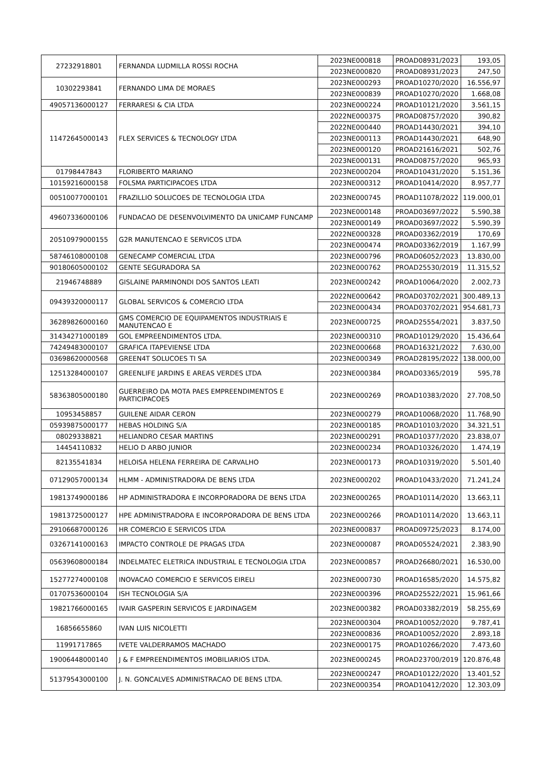| 27232918801 | FERNANDA LUDMILLA ROSSI ROCHA | 2023NE000818 | PROAD08931/2023 | 193,05 |
| | | 2023NE000820 | PROAD08931/2023 | 247,50 |
| 10302293841 | FERNANDO LIMA DE MORAES | 2023NE000293 | PROAD10270/2020 | 16.556,97 |
| | | 2023NE000839 | PROAD10270/2020 | 1.668,08 |
| 49057136000127 | FERRARESI & CIA LTDA | 2023NE000224 | PROAD10121/2020 | 3.561,15 |
| 11472645000143 | FLEX SERVICES & TECNOLOGY LTDA | 2022NE000375 | PROAD08757/2020 | 390,82 |
| | | 2022NE000440 | PROAD14430/2021 | 394,10 |
| | | 2023NE000113 | PROAD14430/2021 | 648,90 |
| | | 2023NE000120 | PROAD21616/2021 | 502,76 |
| | | 2023NE000131 | PROAD08757/2020 | 965,93 |
| 01798447843 | FLORIBERTO MARIANO | 2023NE000204 | PROAD10431/2020 | 5.151,36 |
| 10159216000158 | FOLSMA PARTICIPACOES LTDA | 2023NE000312 | PROAD10414/2020 | 8.957,77 |
| 00510077000101 | FRAZILLIO SOLUCOES DE TECNOLOGIA LTDA | 2023NE000745 | PROAD11078/2022 | 119.000,01 |
| 49607336000106 | FUNDACAO DE DESENVOLVIMENTO DA UNICAMP FUNCAMP | 2023NE000148 | PROAD03697/2022 | 5.590,38 |
| | | 2023NE000149 | PROAD03697/2022 | 5.590,39 |
| 20510979000155 | G2R MANUTENCAO E SERVICOS LTDA | 2022NE000328 | PROAD03362/2019 | 170,69 |
| | | 2023NE000474 | PROAD03362/2019 | 1.167,99 |
| 58746108000108 | GENECAMP COMERCIAL LTDA | 2023NE000796 | PROAD06052/2023 | 13.830,00 |
| 90180605000102 | GENTE SEGURADORA SA | 2023NE000762 | PROAD25530/2019 | 11.315,52 |
| 21946748889 | GISLAINE PARMINONDI DOS SANTOS LEATI | 2023NE000242 | PROAD10064/2020 | 2.002,73 |
| 09439320000117 | GLOBAL SERVICOS & COMERCIO LTDA | 2022NE000642 | PROAD03702/2021 | 300.489,13 |
| | | 2023NE000434 | PROAD03702/2021 | 954.681,73 |
| 36289826000160 | GMS COMERCIO DE EQUIPAMENTOS INDUSTRIAIS E MANUTENCAO E | 2023NE000725 | PROAD25554/2021 | 3.837,50 |
| 31434271000189 | GOL EMPREENDIMENTOS LTDA. | 2023NE000310 | PROAD10129/2020 | 15.436,64 |
| 74249483000107 | GRAFICA ITAPEVIENSE LTDA | 2023NE000668 | PROAD16321/2022 | 7.630,00 |
| 03698620000568 | GREEN4T SOLUCOES TI SA | 2023NE000349 | PROAD28195/2022 | 138.000,00 |
| 12513284000107 | GREENLIFE JARDINS E AREAS VERDES LTDA | 2023NE000384 | PROAD03365/2019 | 595,78 |
| 58363805000180 | GUERREIRO DA MOTA PAES EMPREENDIMENTOS E PARTICIPACOES | 2023NE000269 | PROAD10383/2020 | 27.708,50 |
| 10953458857 | GUILENE AIDAR CERON | 2023NE000279 | PROAD10068/2020 | 11.768,90 |
| 05939875000177 | HEBAS HOLDING S/A | 2023NE000185 | PROAD10103/2020 | 34.321,51 |
| 08029338821 | HELIANDRO CESAR MARTINS | 2023NE000291 | PROAD10377/2020 | 23.838,07 |
| 14454110832 | HELIO D ARBO JUNIOR | 2023NE000234 | PROAD10326/2020 | 1.474,19 |
| 82135541834 | HELOISA HELENA FERREIRA DE CARVALHO | 2023NE000173 | PROAD10319/2020 | 5.501,40 |
| 07129057000134 | HLMM - ADMINISTRADORA DE BENS LTDA | 2023NE000202 | PROAD10433/2020 | 71.241,24 |
| 19813749000186 | HP ADMINISTRADORA E INCORPORADORA DE BENS LTDA | 2023NE000265 | PROAD10114/2020 | 13.663,11 |
| 19813725000127 | HPE ADMINISTRADORA E INCORPORADORA DE BENS LTDA | 2023NE000266 | PROAD10114/2020 | 13.663,11 |
| 29106687000126 | HR COMERCIO E SERVICOS LTDA | 2023NE000837 | PROAD09725/2023 | 8.174,00 |
| 03267141000163 | IMPACTO CONTROLE DE PRAGAS LTDA | 2023NE000087 | PROAD05524/2021 | 2.383,90 |
| 05639608000184 | INDELMATEC ELETRICA INDUSTRIAL E TECNOLOGIA LTDA | 2023NE000857 | PROAD26680/2021 | 16.530,00 |
| 15277274000108 | INOVACAO COMERCIO E SERVICOS EIRELI | 2023NE000730 | PROAD16585/2020 | 14.575,82 |
| 01707536000104 | ISH TECNOLOGIA S/A | 2023NE000396 | PROAD25522/2021 | 15.961,66 |
| 19821766000165 | IVAIR GASPERIN SERVICOS E JARDINAGEM | 2023NE000382 | PROAD03382/2019 | 58.255,69 |
| 16856655860 | IVAN LUIS NICOLETTI | 2023NE000304 | PROAD10052/2020 | 9.787,41 |
| | | 2023NE000836 | PROAD10052/2020 | 2.893,18 |
| 11991717865 | IVETE VALDERRAMOS MACHADO | 2023NE000175 | PROAD10266/2020 | 7.473,60 |
| 19006448000140 | J & F EMPREENDIMENTOS IMOBILIARIOS LTDA. | 2023NE000245 | PROAD23700/2019 | 120.876,48 |
| 51379543000100 | J. N. GONCALVES ADMINISTRACAO DE BENS LTDA. | 2023NE000247 | PROAD10122/2020 | 13.401,52 |
| | | 2023NE000354 | PROAD10412/2020 | 12.303,09 |